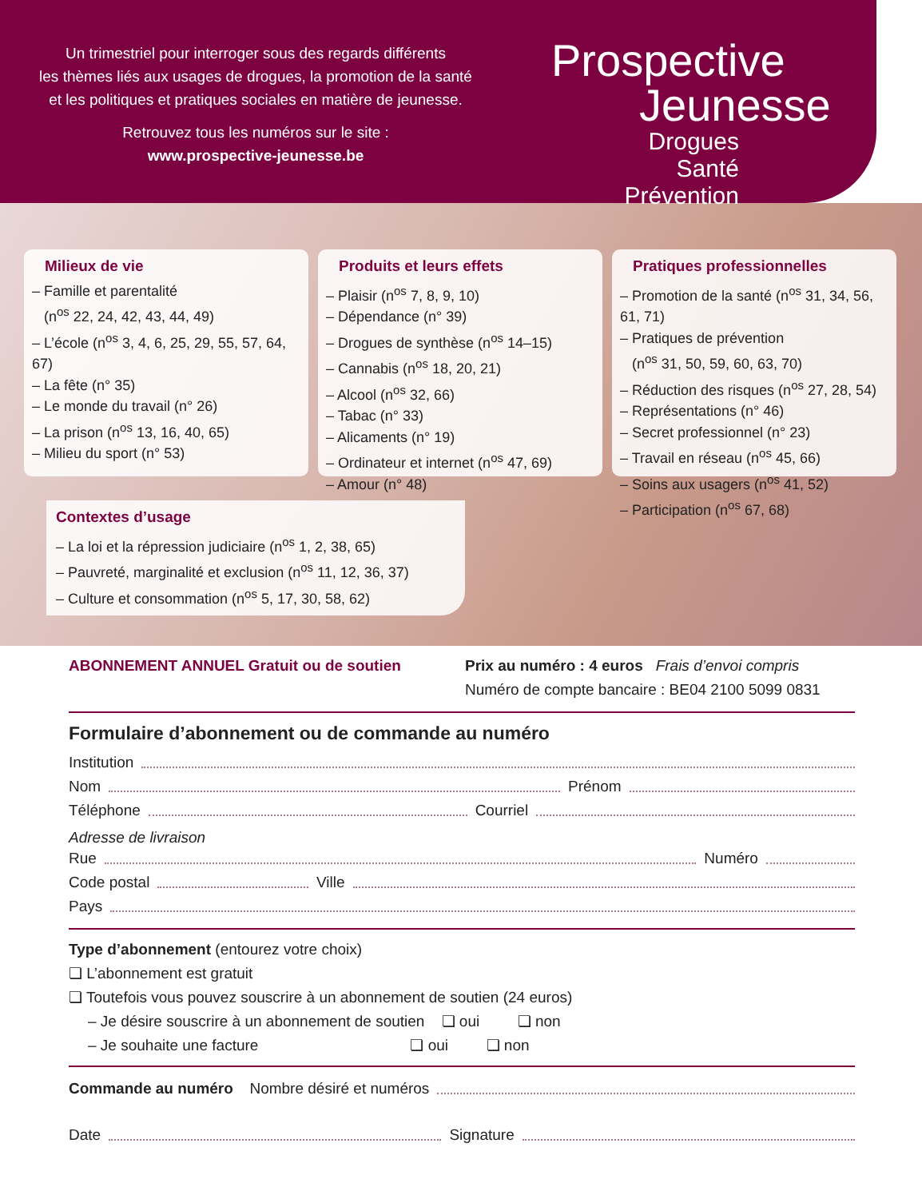Un trimestriel pour interroger sous des regards différents
les thèmes liés aux usages de drogues, la promotion de la santé
et les politiques et pratiques sociales en matière de jeunesse.
Retrouvez tous les numéros sur le site :
www.prospective-jeunesse.be
Prospective
Jeunesse
Drogues
Santé
Prévention
Milieux de vie
– Famille et parentalité
(n<sup>os</sup> 22, 24, 42, 43, 44, 49)
– L’école (n<sup>os</sup> 3, 4, 6, 25, 29, 55, 57, 64, 67)
– La fête (n° 35)
– Le monde du travail (n° 26)
– La prison (n<sup>os</sup> 13, 16, 40, 65)
– Milieu du sport (n° 53)
Produits et leurs effets
– Plaisir (n<sup>os</sup> 7, 8, 9, 10)
– Dépendance (n° 39)
– Drogues de synthèse (n<sup>os</sup> 14–15)
– Cannabis (n<sup>os</sup> 18, 20, 21)
– Alcool (n<sup>os</sup> 32, 66)
– Tabac (n° 33)
– Alicaments (n° 19)
– Ordinateur et internet (n<sup>os</sup> 47, 69)
– Amour (n° 48)
Pratiques professionnelles
– Promotion de la santé (n<sup>os</sup> 31, 34, 56, 61, 71)
– Pratiques de prévention
(n<sup>os</sup> 31, 50, 59, 60, 63, 70)
– Réduction des risques (n<sup>os</sup> 27, 28, 54)
– Représentations (n° 46)
– Secret professionnel (n° 23)
– Travail en réseau (n<sup>os</sup> 45, 66)
– Soins aux usagers (n<sup>os</sup> 41, 52)
– Participation (n<sup>os</sup> 67, 68)
Contextes d’usage
– La loi et la répression judiciaire (n<sup>os</sup> 1, 2, 38, 65)
– Pauvreté, marginalité et exclusion (n<sup>os</sup> 11, 12, 36, 37)
– Culture et consommation (n<sup>os</sup> 5, 17, 30, 58, 62)
ABONNEMENT ANNUEL Gratuit ou de soutien Prix au numéro : 4 euros Frais d’envoi compris
Numéro de compte bancaire : BE04 2100 5099 0831
Formulaire d’abonnement ou de commande au numéro
Institution
Nom Prénom
Téléphone Courriel
Adresse de livraison
Rue Numéro
Code postal Ville
Pays
Type d’abonnement (entourez votre choix)
❏ L’abonnement est gratuit
❏ Toutefois vous pouvez souscrire à un abonnement de soutien (24 euros)
– Je désire souscrire à un abonnement de soutien ❏ oui ❏ non
– Je souhaite une facture ❏ oui ❏ non
Commande au numéro Nombre désiré et numéros
Date Signature